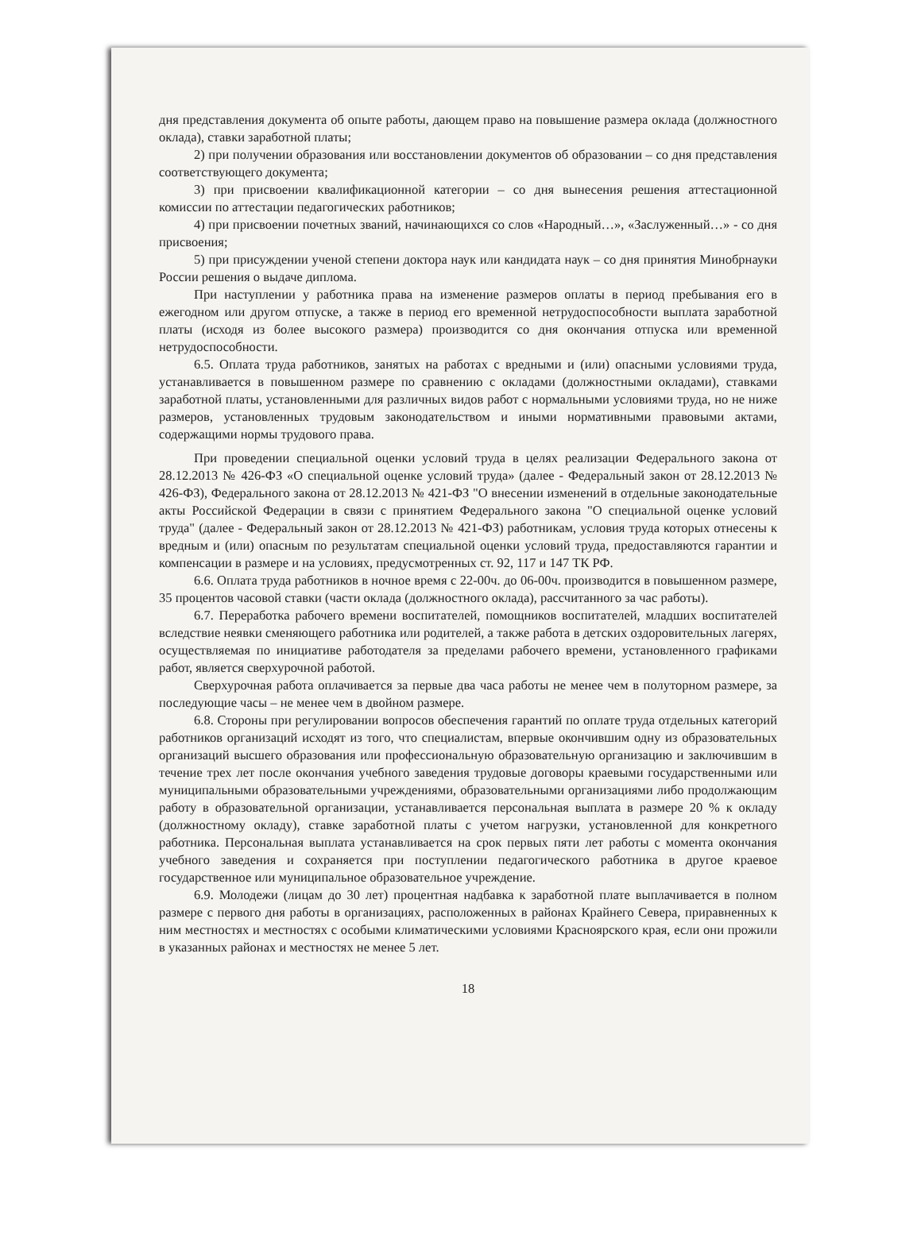дня представления документа об опыте работы, дающем право на повышение размера оклада (должностного оклада), ставки заработной платы;
2) при получении образования или восстановлении документов об образовании – со дня представления соответствующего документа;
3) при присвоении квалификационной категории – со дня вынесения решения аттестационной комиссии по аттестации педагогических работников;
4) при присвоении почетных званий, начинающихся со слов «Народный…», «Заслуженный…» - со дня присвоения;
5) при присуждении ученой степени доктора наук или кандидата наук – со дня принятия Минобрнауки России решения о выдаче диплома.
При наступлении у работника права на изменение размеров оплаты в период пребывания его в ежегодном или другом отпуске, а также в период его временной нетрудоспособности выплата заработной платы (исходя из более высокого размера) производится со дня окончания отпуска или временной нетрудоспособности.
6.5. Оплата труда работников, занятых на работах с вредными и (или) опасными условиями труда, устанавливается в повышенном размере по сравнению с окладами (должностными окладами), ставками заработной платы, установленными для различных видов работ с нормальными условиями труда, но не ниже размеров, установленных трудовым законодательством и иными нормативными правовыми актами, содержащими нормы трудового права.
При проведении специальной оценки условий труда в целях реализации Федерального закона от 28.12.2013 № 426-ФЗ «О специальной оценке условий труда» (далее - Федеральный закон от 28.12.2013 № 426-ФЗ), Федерального закона от 28.12.2013 № 421-ФЗ "О внесении изменений в отдельные законодательные акты Российской Федерации в связи с принятием Федерального закона "О специальной оценке условий труда" (далее - Федеральный закон от 28.12.2013 № 421-ФЗ) работникам, условия труда которых отнесены к вредным и (или) опасным по результатам специальной оценки условий труда, предоставляются гарантии и компенсации в размере и на условиях, предусмотренных ст. 92, 117 и 147 ТК РФ.
6.6. Оплата труда работников в ночное время с 22-00ч. до 06-00ч. производится в повышенном размере, 35 процентов часовой ставки (части оклада (должностного оклада), рассчитанного за час работы).
6.7. Переработка рабочего времени воспитателей, помощников воспитателей, младших воспитателей вследствие неявки сменяющего работника или родителей, а также работа в детских оздоровительных лагерях, осуществляемая по инициативе работодателя за пределами рабочего времени, установленного графиками работ, является сверхурочной работой.
Сверхурочная работа оплачивается за первые два часа работы не менее чем в полуторном размере, за последующие часы – не менее чем в двойном размере.
6.8. Стороны при регулировании вопросов обеспечения гарантий по оплате труда отдельных категорий работников организаций исходят из того, что специалистам, впервые окончившим одну из образовательных организаций высшего образования или профессиональную образовательную организацию и заключившим в течение трех лет после окончания учебного заведения трудовые договоры краевыми государственными или муниципальными образовательными учреждениями, образовательными организациями либо продолжающим работу в образовательной организации, устанавливается персональная выплата в размере 20 % к окладу (должностному окладу), ставке заработной платы с учетом нагрузки, установленной для конкретного работника. Персональная выплата устанавливается на срок первых пяти лет работы с момента окончания учебного заведения и сохраняется при поступлении педагогического работника в другое краевое государственное или муниципальное образовательное учреждение.
6.9. Молодежи (лицам до 30 лет) процентная надбавка к заработной плате выплачивается в полном размере с первого дня работы в организациях, расположенных в районах Крайнего Севера, приравненных к ним местностях и местностях с особыми климатическими условиями Красноярского края, если они прожили в указанных районах и местностях не менее 5 лет.
18